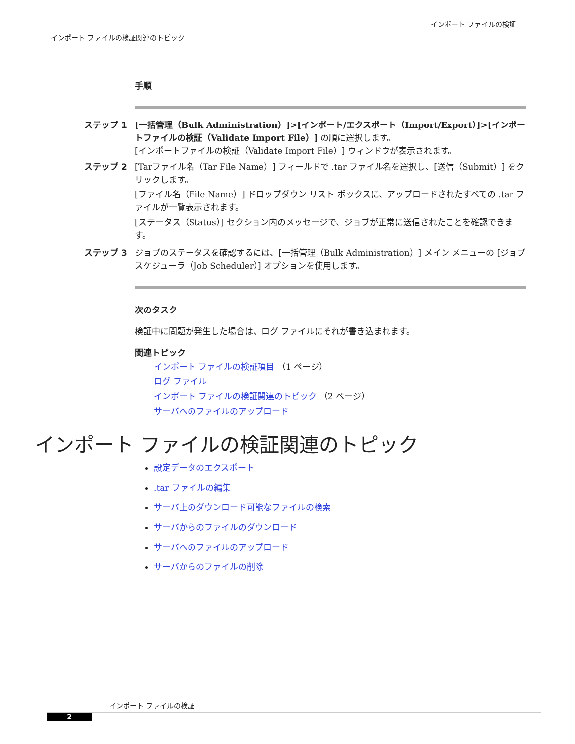インポート ファイルの検証
インポート ファイルの検証関連のトピック
手順
ステップ 1 [一括管理（Bulk Administration）]>[インポート/エクスポート（Import/Export）]>[インポートファイルの検証（Validate Import File）] の順に選択します。
[インポートファイルの検証（Validate Import File）] ウィンドウが表示されます。
ステップ 2 [Tarファイル名（Tar File Name）] フィールドで .tar ファイル名を選択し、[送信（Submit）] をクリックします。
[ファイル名（File Name）] ドロップダウン リスト ボックスに、アップロードされたすべての .tar ファイルが一覧表示されます。
[ステータス（Status）] セクション内のメッセージで、ジョブが正常に送信されたことを確認できます。
ステップ 3 ジョブのステータスを確認するには、[一括管理（Bulk Administration）] メイン メニューの [ジョブスケジューラ（Job Scheduler）] オプションを使用します。
次のタスク
検証中に問題が発生した場合は、ログ ファイルにそれが書き込まれます。
関連トピック
インポート ファイルの検証項目 （1 ページ）
ログ ファイル
インポート ファイルの検証関連のトピック （2 ページ）
サーバへのファイルのアップロード
インポート ファイルの検証関連のトピック
設定データのエクスポート
.tar ファイルの編集
サーバ上のダウンロード可能なファイルの検索
サーバからのファイルのダウンロード
サーバへのファイルのアップロード
サーバからのファイルの削除
インポート ファイルの検証
2